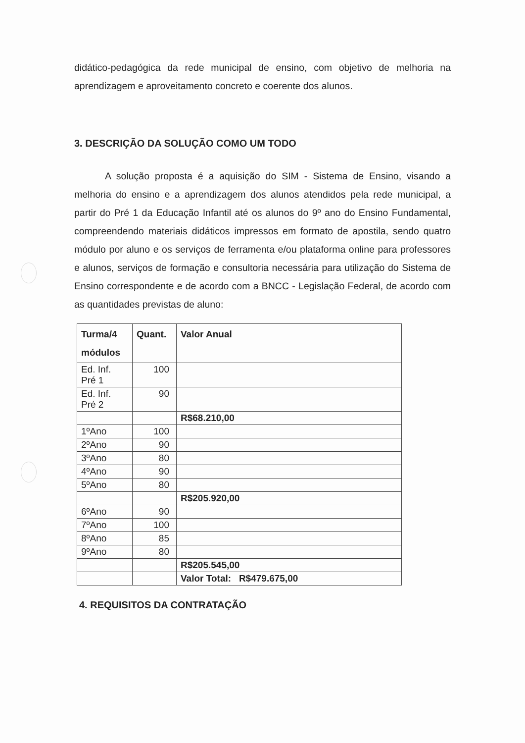didático-pedagógica da rede municipal de ensino, com objetivo de melhoria na aprendizagem e aproveitamento concreto e coerente dos alunos.
3. DESCRIÇÃO DA SOLUÇÃO COMO UM TODO
A solução proposta é a aquisição do SIM - Sistema de Ensino, visando a melhoria do ensino e a aprendizagem dos alunos atendidos pela rede municipal, a partir do Pré 1 da Educação Infantil até os alunos do 9º ano do Ensino Fundamental, compreendendo materiais didáticos impressos em formato de apostila, sendo quatro módulo por aluno e os serviços de ferramenta e/ou plataforma online para professores e alunos, serviços de formação e consultoria necessária para utilização do Sistema de Ensino correspondente e de acordo com a BNCC - Legislação Federal, de acordo com as quantidades previstas de aluno:
| Turma/4 módulos | Quant. | Valor Anual |
| --- | --- | --- |
| Ed. Inf. Pré 1 | 100 | |
| Ed. Inf. Pré 2 | 90 | |
| | | R$68.210,00 |
| 1ºAno | 100 | |
| 2ºAno | 90 | |
| 3ºAno | 80 | |
| 4ºAno | 90 | |
| 5ºAno | 80 | |
| | | R$205.920,00 |
| 6ºAno | 90 | |
| 7ºAno | 100 | |
| 8ºAno | 85 | |
| 9ºAno | 80 | |
| | | R$205.545,00 |
| | | Valor Total: R$479.675,00 |
4. REQUISITOS DA CONTRATAÇÃO